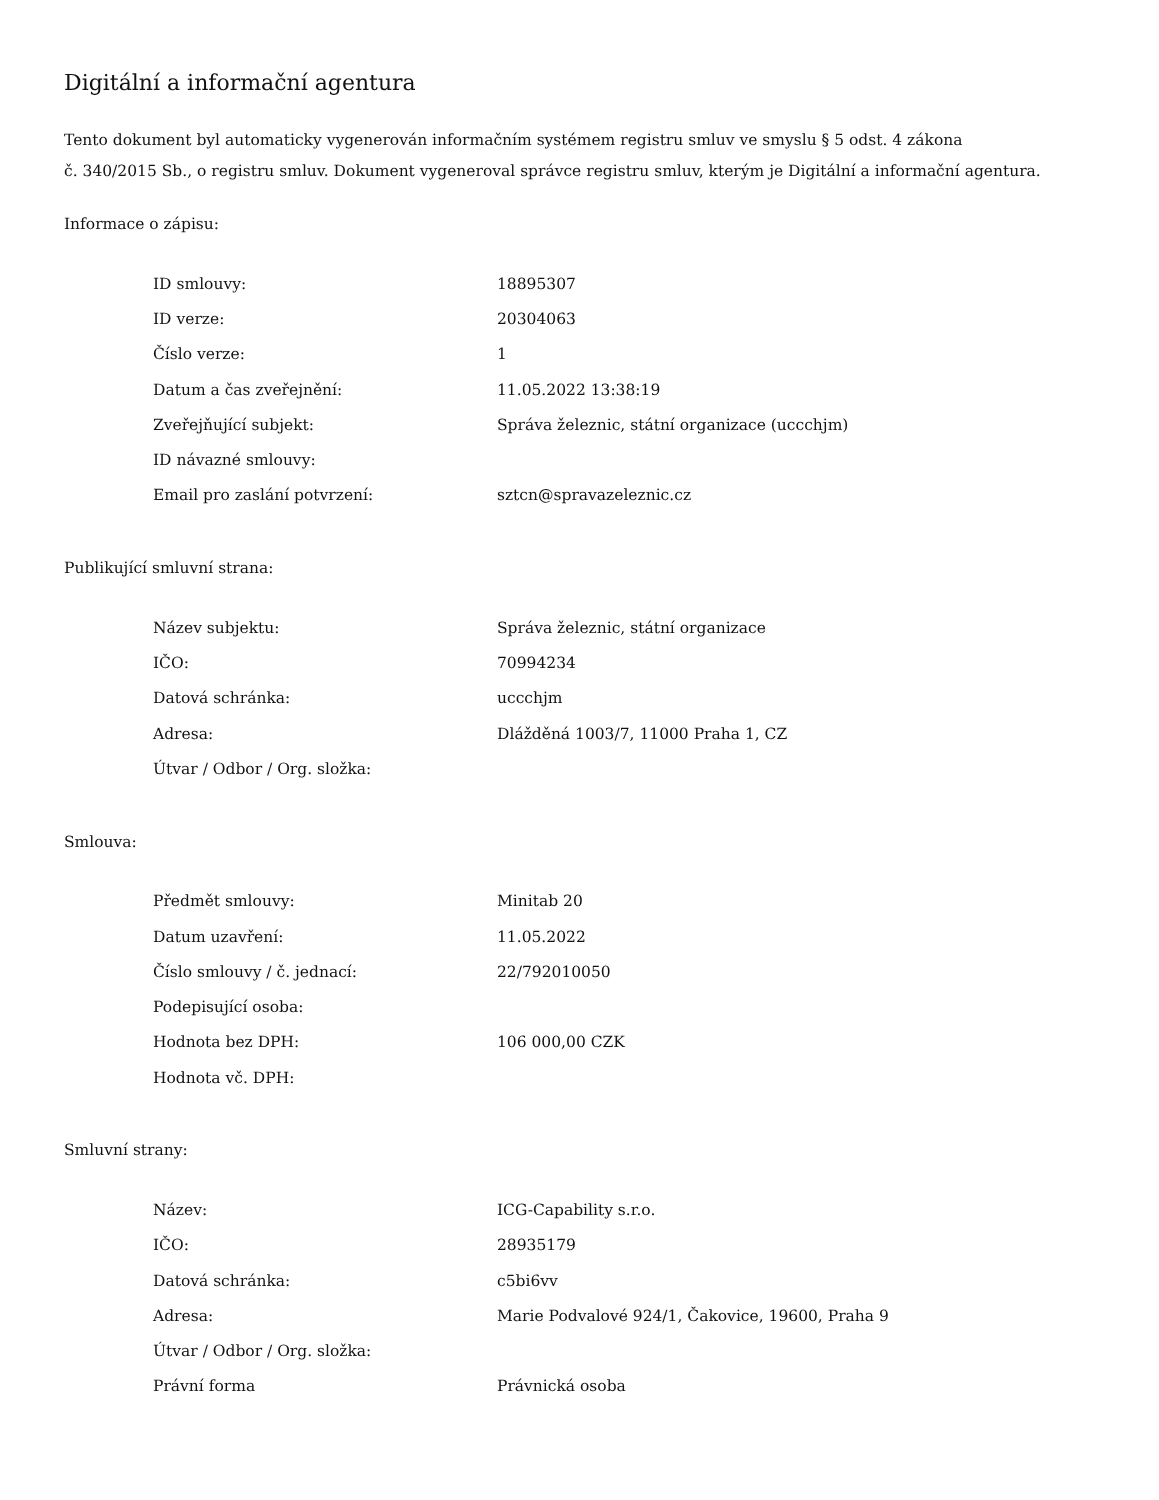Digitální a informační agentura
Tento dokument byl automaticky vygenerován informačním systémem registru smluv ve smyslu § 5 odst. 4 zákona
č. 340/2015 Sb., o registru smluv. Dokument vygeneroval správce registru smluv, kterým je Digitální a informační agentura.
Informace o zápisu:
| ID smlouvy: | 18895307 |
| ID verze: | 20304063 |
| Číslo verze: | 1 |
| Datum a čas zveřejnění: | 11.05.2022 13:38:19 |
| Zveřejňující subjekt: | Správa železnic, státní organizace (uccchjm) |
| ID návazné smlouvy: | |
| Email pro zaslání potvrzení: | sztcn@spravazeleznic.cz |
Publikující smluvní strana:
| Název subjektu: | Správa železnic, státní organizace |
| IČO: | 70994234 |
| Datová schránka: | uccchjm |
| Adresa: | Dlážděná 1003/7, 11000 Praha 1, CZ |
| Útvar / Odbor / Org. složka: | |
Smlouva:
| Předmět smlouvy: | Minitab 20 |
| Datum uzavření: | 11.05.2022 |
| Číslo smlouvy / č. jednací: | 22/792010050 |
| Podepisující osoba: | |
| Hodnota bez DPH: | 106 000,00 CZK |
| Hodnota vč. DPH: | |
Smluvní strany:
| Název: | ICG-Capability s.r.o. |
| IČO: | 28935179 |
| Datová schránka: | c5bi6vv |
| Adresa: | Marie Podvalové 924/1, Čakovice, 19600, Praha 9 |
| Útvar / Odbor / Org. složka: | |
| Právní forma | Právnická osoba |